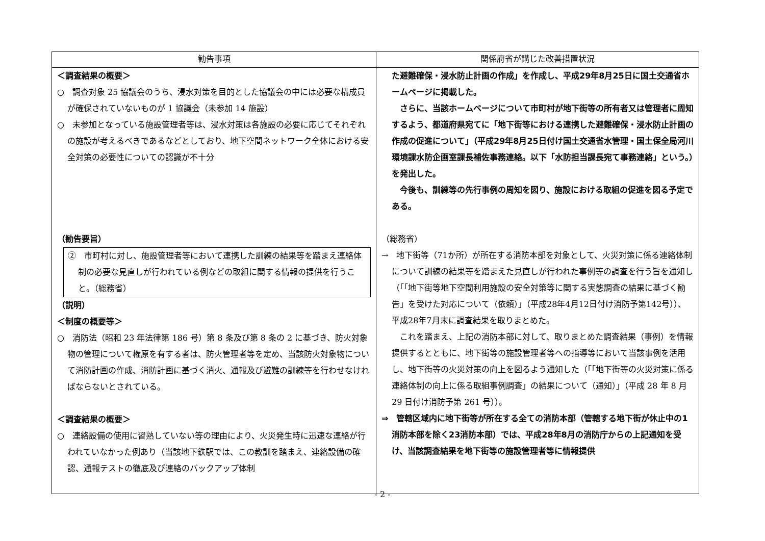| 勧告事項 | 関係府省が講じた改善措置状況 |
| --- | --- |
| ＜調査結果の概要＞ ○ 調査対象 25 協議会のうち、浸水対策を目的とした協議会の中には必要な構成員が確保されていないものが 1 協議会（未参加 14 施設） ○ 未参加となっている施設管理者等は、浸水対策は各施設の必要に応じてそれぞれの施設が考えるべきであるなどとしており、地下空間ネットワーク全体における安全対策の必要性についての認識が不十分 （勧告要旨） ② 市町村に対し、施設管理者等において連携した訓練の結果等を踏まえ連絡体制の必要な見直しが行われている例などの取組に関する情報の提供を行うこと。（総務省） （説明） ＜制度の概要等＞ ○ 消防法（昭和 23 年法律第 186 号）第 8 条及び第 8 条の 2 に基づき、防火対象物の管理について権原を有する者は、防火管理者等を定め、当該防火対象物について消防計画の作成、消防計画に基づく消火、通報及び避難の訓練等を行わせなければならないとされている。 ＜調査結果の概要＞ ○ 連絡設備の使用に習熟していない等の理由により、火災発生時に迅速な連絡が行われていなかった例あり（当該地下鉄駅では、この教訓を踏まえ、連絡設備の確認、通報テストの徹底及び連絡のバックアップ体制 | た避難確保・浸水防止計画の作成」を作成し、平成29年8月25日に国土交通省ホームページに掲載した。 さらに、当該ホームページについて市町村が地下街等の所有者又は管理者に周知するよう、都道府県宛てに「地下街等における連携した避難確保・浸水防止計画の作成の促進について」（平成29年8月25日付け国土交通省水管理・国土保全局河川環境課水防企画室課長補佐事務連絡。以下「水防担当課長宛て事務連絡」という。）を発出した。 今後も、訓練等の先行事例の周知を図り、施設における取組の促進を図る予定である。 （総務省） → 地下街等（71か所）が所在する消防本部を対象として、火災対策に係る連絡体制について訓練の結果等を踏まえた見直しが行われた事例等の調査を行う旨を通知し（「「地下街等地下空間利用施設の安全対策等に関する実態調査の結果に基づく勧告」を受けた対応について（依頼）」（平成28年4月12日付け消防予第142号））、平成28年7月末に調査結果を取りまとめた。 これを踏まえ、上記の消防本部に対して、取りまとめた調査結果（事例）を情報提供するとともに、地下街等の施設管理者等への指導等において当該事例を活用し、地下街等の火災対策の向上を図るよう通知した（「「地下街等の火災対策に係る連絡体制の向上に係る取組事例調査」の結果について（通知）」（平成 28 年 8 月 29 日付け消防予第 261 号））。 ⇒ 管轄区域内に地下街等が所在する全ての消防本部（管轄する地下街が休止中の1消防本部を除く23消防本部）では、平成28年8月の消防庁からの上記通知を受け、当該調査結果を地下街等の施設管理者等に情報提供 |
- 2 -